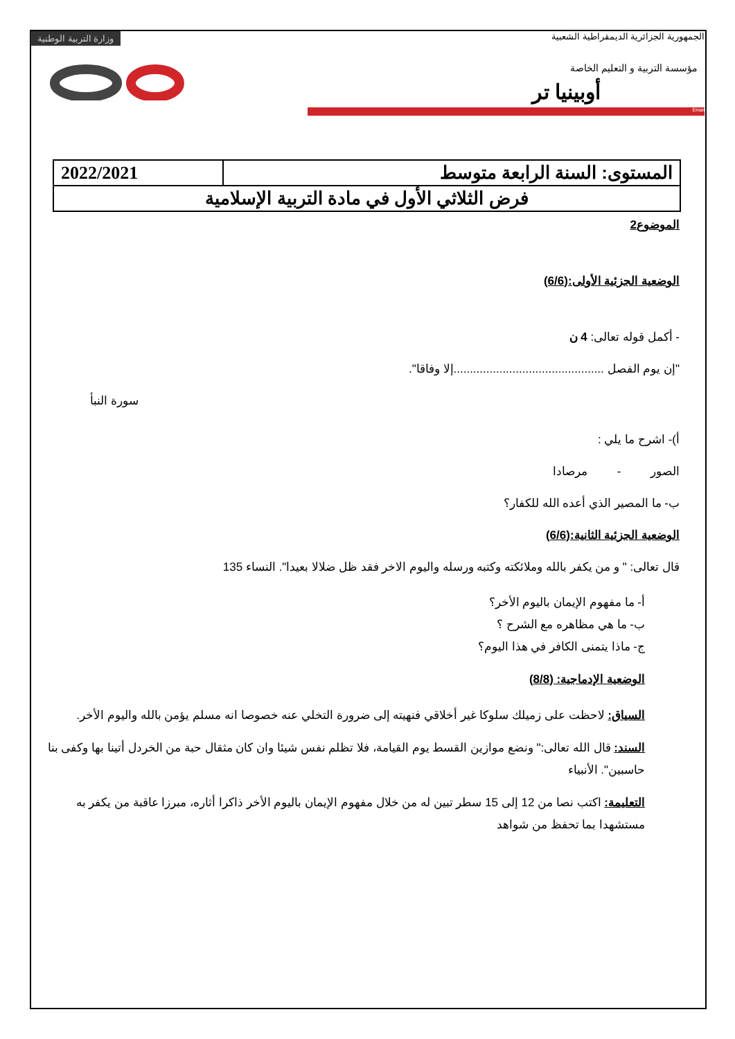الجمهورية الجزائرية الديمقراطية الشعبية وزارة التربية الوطنية
مؤسسة التربية و التعليم الخاصة
أوبينيا تر
Email
| المستوى: السنة الرابعة متوسط | 2022/2021 |
| فرض الثلاثي الأول في مادة التربية الإسلامية | |
الموضوع2
الوضعية الجزئية الأولى:(6/6)
- أكمل قوله تعالى: 4 ن
"إن يوم الفصل ..............................................إلا وفاقا".
سورة النبأ
أ)- اشرح ما يلي :
الصور - مرصادا
ب- ما المصير الذي أعده الله للكفار؟
الوضعية الجزئية الثانية:(6/6)
قال تعالى: " و من يكفر بالله وملائكته وكتبه ورسله واليوم الاخر فقد ظل ضلالا بعيدا". النساء 135
أ- ما مفهوم الإيمان باليوم الأخر؟
ب- ما هي مظاهره مع الشرح ؟
ج- ماذا يتمنى الكافر في هذا اليوم؟
الوضعية الإدماجية: (8/8)
السياق: لاحظت على زميلك سلوكا غير أخلاقي فنهيته إلى ضرورة التخلي عنه خصوصا انه مسلم يؤمن بالله واليوم الأخر.
السند: قال الله تعالى:" ونضع موازين القسط يوم القيامة، فلا تظلم نفس شيئا وان كان مثقال حبة من الخردل أتينا بها وكفى بنا حاسبين". الأنبياء
التعليمة: اكتب نصا من 12 إلى 15 سطر تبين له من خلال مفهوم الإيمان باليوم الأخر ذاكرا أثاره، مبرزا عاقبة من يكفر به مستشهدا بما تحفظ من شواهد